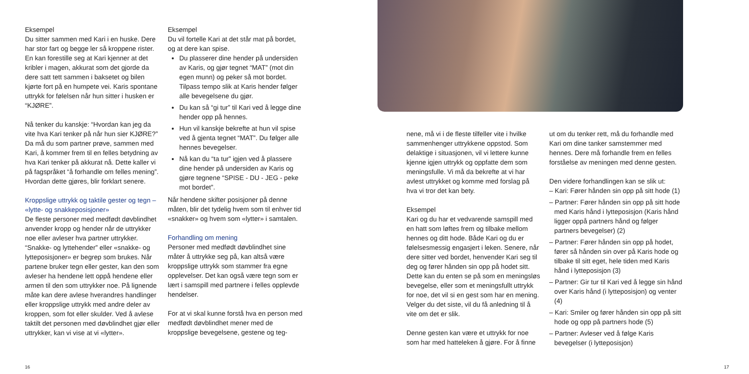Eksempel
Du sitter sammen med Kari i en huske. Dere har stor fart og begge ler så kroppene rister. En kan forestille seg at Kari kjenner at det kribler i magen, akkurat som det gjorde da dere satt tett sammen i baksetet og bilen kjørte fort på en humpete vei. Karis spontane uttrykk for følelsen når hun sitter i husken er “KJØRE”.
Nå tenker du kanskje: “Hvordan kan jeg da vite hva Kari tenker på når hun sier KJØRE?” Da må du som partner prøve, sammen med Kari, å kommer frem til en felles betydning av hva Kari tenker på akkurat nå. Dette kaller vi på fagspråket “å forhandle om felles mening”. Hvordan dette gjøres, blir forklart senere.
Kroppslige uttrykk og taktile gester og tegn – «lytte- og snakkeposisjoner»
De fleste personer med medfødt døvblindhet anvender kropp og hender når de uttrykker noe eller avleser hva partner uttrykker. “Snakke- og lyttehender” eller «snakke- og lytteposisjoner» er begrep som brukes. Når partene bruker tegn eller gester, kan den som avleser ha hendene lett oppå hendene eller armen til den som uttrykker noe. På lignende måte kan dere avlese hverandres handlinger eller kroppslige uttrykk med andre deler av kroppen, som fot eller skulder. Ved å avlese taktilt det personen med døvblindhet gjør eller uttrykker, kan vi vise at vi «lytter».
Eksempel
Du vil fortelle Kari at det står mat på bordet, og at dere kan spise.
Du plasserer dine hender på undersiden av Karis, og gjør tegnet “MAT” (mot din egen munn) og peker så mot bordet. Tilpass tempo slik at Karis hender følger alle bevegelsene du gjør.
Du kan så “gi tur” til Kari ved å legge dine hender opp på hennes.
Hun vil kanskje bekrefte at hun vil spise ved å gjenta tegnet “MAT”. Du følger alle hennes bevegelser.
Nå kan du “ta tur” igjen ved å plassere dine hender på undersiden av Karis og gjøre tegnene “SPISE - DU - JEG - peke mot bordet”.
Når hendene skifter posisjoner på denne måten, blir det tydelig hvem som til enhver tid «snakker» og hvem som «lytter» i samtalen.
Forhandling om mening
Personer med medfødt døvblindhet sine måter å uttrykke seg på, kan altså være kroppslige uttrykk som stammer fra egne opplevelser. Det kan også være tegn som er lært i samspill med partnere i felles opplevde hendelser.
For at vi skal kunne forstå hva en person med medfødt døvblindhet mener med de kroppslige bevegelsene, gestene og teg-
nene, må vi i de fleste tilfeller vite i hvilke sammenhenger uttrykkene oppstod. Som delaktige i situasjonen, vil vi lettere kunne kjenne igjen uttrykk og oppfatte dem som meningsfulle. Vi må da bekrefte at vi har avlest uttrykket og komme med forslag på hva vi tror det kan bety.
Eksempel
Kari og du har et vedvarende samspill med en hatt som løftes frem og tilbake mellom hennes og ditt hode. Både Kari og du er følelsesmessig engasjert i leken. Senere, når dere sitter ved bordet, henvender Kari seg til deg og fører hånden sin opp på hodet sitt. Dette kan du enten se på som en meningsløs bevegelse, eller som et meningsfullt uttrykk for noe, det vil si en gest som har en mening. Velger du det siste, vil du få anledning til å vite om det er slik.
Denne gesten kan være et uttrykk for noe som har med hatteleken å gjøre. For å finne
ut om du tenker rett, må du forhandle med Kari om dine tanker samstemmer med hennes. Dere må forhandle frem en felles forståelse av meningen med denne gesten.
Den videre forhandlingen kan se slik ut:
– Kari: Fører hånden sin opp på sitt hode (1)
– Partner: Fører hånden sin opp på sitt hode med Karis hånd i lytteposisjon (Karis hånd ligger oppå partners hånd og følger partners bevegelser) (2)
– Partner: Fører hånden sin opp på hodet, fører så hånden sin over på Karis hode og tilbake til sitt eget, hele tiden med Karis hånd i lytteposisjon (3)
– Partner: Gir tur til Kari ved å legge sin hånd over Karis hånd (i lytteposisjon) og venter (4)
– Kari: Smiler og fører hånden sin opp på sitt hode og opp på partners hode (5)
– Partner: Avleser ved å følge Karis bevegelser (i lytteposisjon)
16 17